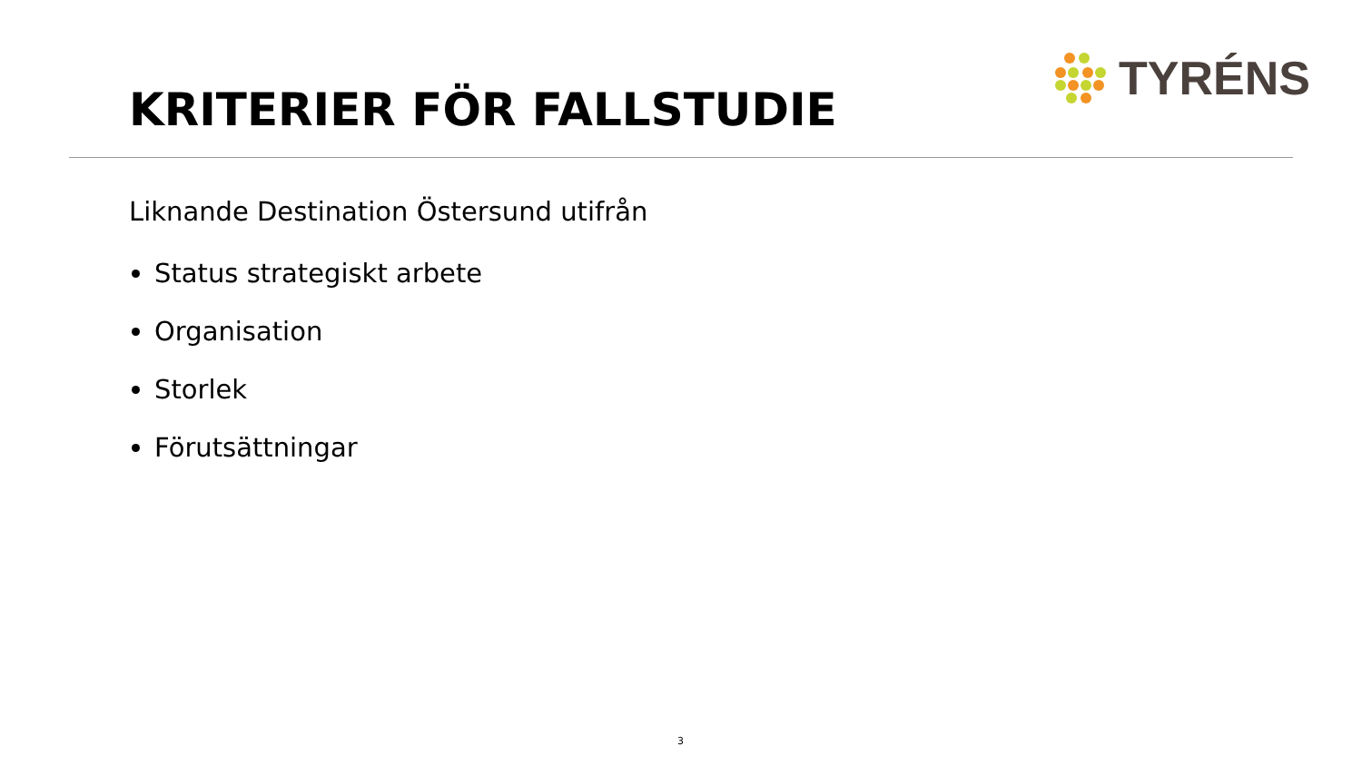TYRÉNS
KRITERIER FÖR FALLSTUDIE
Liknande Destination Östersund utifrån
Status strategiskt arbete
Organisation
Storlek
Förutsättningar
3